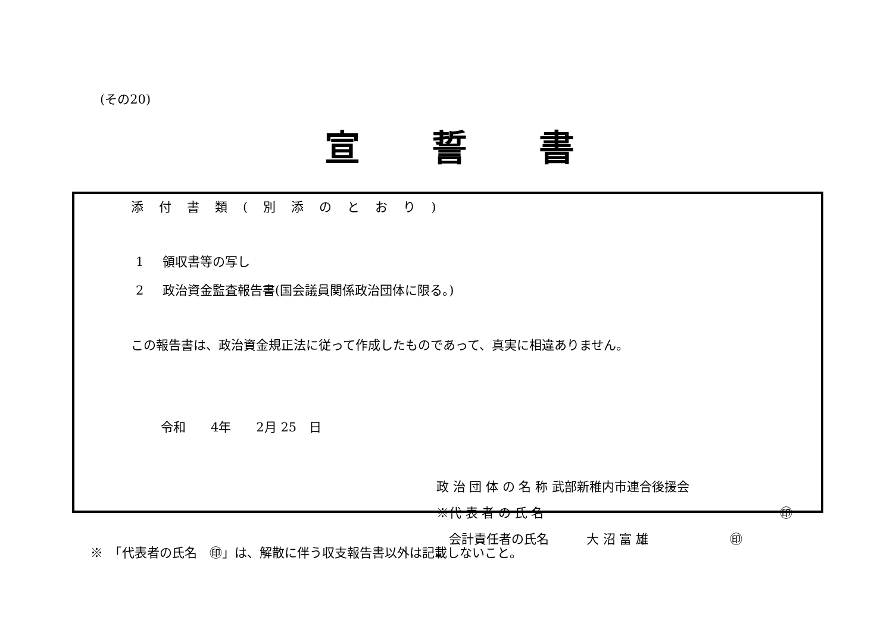(その20)
宣誓書
添付書類(別添のとおり)
1 領収書等の写し
2 政治資金監査報告書(国会議員関係政治団体に限る。)
この報告書は、政治資金規正法に従って作成したものであって、真実に相違ありません。
令和　　4年　　2月 25　日
政 治 団 体 の 名 称 武部新稚内市連合後援会
※代 表 者 の 氏 名 ㊞
　会計責任者の氏名　　　大 沼 富 雄 ㊞
※　「代表者の氏名　㊞」は、解散に伴う収支報告書以外は記載しないこと。